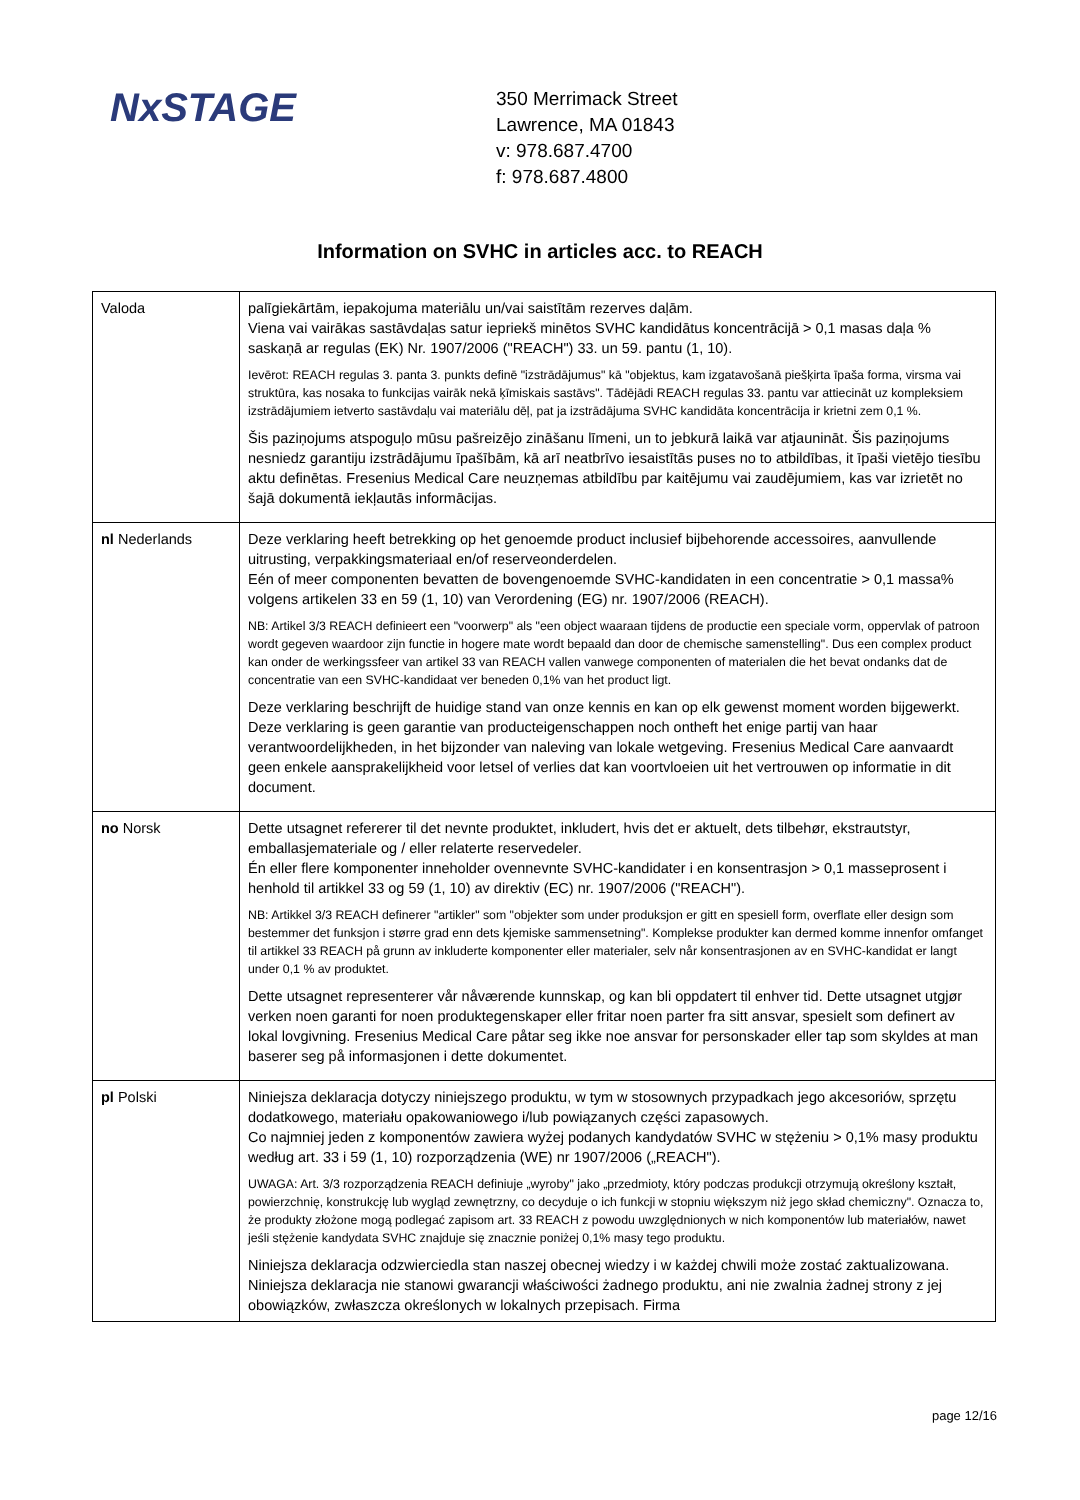NxSTAGE
350 Merrimack Street
Lawrence, MA 01843
v: 978.687.4700
f: 978.687.4800
Information on SVHC in articles acc. to REACH
| Valoda | palīgiekārtām, iepakojuma materiālu un/vai saistītām rezerves daļām. Viena vai vairākas sastāvdaļas satur iepriekš minētos SVHC kandidātus koncentrācijā > 0,1 masas daļa % saskaņā ar regulas (EK) Nr. 1907/2006 ("REACH") 33. un 59. pantu (1, 10). Ievērot: REACH regulas 3. panta 3. punkts definē "izstrādājumus" kā "objektus, kam izgatavošanā piešķirta īpaša forma, virsma vai struktūra, kas nosaka to funkcijas vairāk nekā ķīmiskais sastāvs". Tādējādi REACH regulas 33. pantu var attiecināt uz kompleksiem izstrādājumiem ietverto sastāvdaļu vai materiālu dēļ, pat ja izstrādājuma SVHC kandidāta koncentrācija ir krietni zem 0,1 %. Šis paziņojums atspoguļo mūsu pašreizējo zināšanu līmeni, un to jebkurā laikā var atjaunināt. Šis paziņojums nesniedz garantiju izstrādājumu īpašībām, kā arī neatbrīvo iesaistītās puses no to atbildības, it īpaši vietējo tiesību aktu definētas. Fresenius Medical Care neuzņemas atbildību par kaitējumu vai zaudējumiem, kas var izrietēt no šajā dokumentā iekļautās informācijas. |
| nl Nederlands | Deze verklaring heeft betrekking op het genoemde product inclusief bijbehorende accessoires, aanvullende uitrusting, verpakkingsmateriaal en/of reserveonderdelen. Eén of meer componenten bevatten de bovengenoemde SVHC-kandidaten in een concentratie > 0,1 massa% volgens artikelen 33 en 59 (1, 10) van Verordening (EG) nr. 1907/2006 (REACH). NB: Artikel 3/3 REACH definieert een "voorwerp" als "een object waaraan tijdens de productie een speciale vorm, oppervlak of patroon wordt gegeven waardoor zijn functie in hogere mate wordt bepaald dan door de chemische samenstelling". Dus een complex product kan onder de werkingssfeer van artikel 33 van REACH vallen vanwege componenten of materialen die het bevat ondanks dat de concentratie van een SVHC-kandidaat ver beneden 0,1% van het product ligt. Deze verklaring beschrijft de huidige stand van onze kennis en kan op elk gewenst moment worden bijgewerkt. Deze verklaring is geen garantie van producteigenschappen noch ontheft het enige partij van haar verantwoordelijkheden, in het bijzonder van naleving van lokale wetgeving. Fresenius Medical Care aanvaardt geen enkele aansprakelijkheid voor letsel of verlies dat kan voortvloeien uit het vertrouwen op informatie in dit document. |
| no Norsk | Dette utsagnet refererer til det nevnte produktet, inkludert, hvis det er aktuelt, dets tilbehør, ekstrautstyr, emballasjemateriale og / eller relaterte reservedeler. Én eller flere komponenter inneholder ovennevnte SVHC-kandidater i en konsentrasjon > 0,1 masseprosent i henhold til artikkel 33 og 59 (1, 10) av direktiv (EC) nr. 1907/2006 ("REACH"). NB: Artikkel 3/3 REACH definerer "artikler" som "objekter som under produksjon er gitt en spesiell form, overflate eller design som bestemmer det funksjon i større grad enn dets kjemiske sammensetning". Komplekse produkter kan dermed komme innenfor omfanget til artikkel 33 REACH på grunn av inkluderte komponenter eller materialer, selv når konsentrasjonen av en SVHC-kandidat er langt under 0,1 % av produktet. Dette utsagnet representerer vår nåværende kunnskap, og kan bli oppdatert til enhver tid. Dette utsagnet utgjør verken noen garanti for noen produktegenskaper eller fritar noen parter fra sitt ansvar, spesielt som definert av lokal lovgivning. Fresenius Medical Care påtar seg ikke noe ansvar for personskader eller tap som skyldes at man baserer seg på informasjonen i dette dokumentet. |
| pl Polski | Niniejsza deklaracja dotyczy niniejszego produktu, w tym w stosownych przypadkach jego akcesoriów, sprzętu dodatkowego, materiału opakowaniowego i/lub powiązanych części zapasowych. Co najmniej jeden z komponentów zawiera wyżej podanych kandydatów SVHC w stężeniu > 0,1% masy produktu według art. 33 i 59 (1, 10) rozporządzenia (WE) nr 1907/2006 („REACH"). UWAGA: Art. 3/3 rozporządzenia REACH definiuje „wyroby" jako „przedmioty, który podczas produkcji otrzymują określony kształt, powierzchnię, konstrukcję lub wygląd zewnętrzny, co decyduje o ich funkcji w stopniu większym niż jego skład chemiczny". Oznacza to, że produkty złożone mogą podlegać zapisom art. 33 REACH z powodu uwzględnionych w nich komponentów lub materiałów, nawet jeśli stężenie kandydata SVHC znajduje się znacznie poniżej 0,1% masy tego produktu. Niniejsza deklaracja odzwierciedla stan naszej obecnej wiedzy i w każdej chwili może zostać zaktualizowana. Niniejsza deklaracja nie stanowi gwarancji właściwości żadnego produktu, ani nie zwalnia żadnej strony z jej obowiązków, zwłaszcza określonych w lokalnych przepisach. Firma |
page 12/16